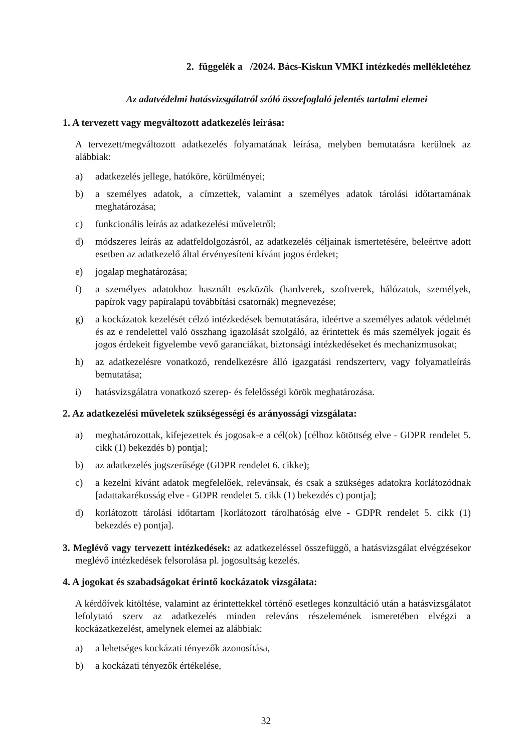2. függelék a /2024. Bács-Kiskun VMKI intézkedés mellékletéhez
Az adatvédelmi hatásvizsgálatról szóló összefoglaló jelentés tartalmi elemei
1. A tervezett vagy megváltozott adatkezelés leírása:
A tervezett/megváltozott adatkezelés folyamatának leírása, melyben bemutatásra kerülnek az alábbiak:
a) adatkezelés jellege, hatóköre, körülményei;
b) a személyes adatok, a címzettek, valamint a személyes adatok tárolási időtartamának meghatározása;
c) funkcionális leírás az adatkezelési műveletről;
d) módszeres leírás az adatfeldolgozásról, az adatkezelés céljainak ismertetésére, beleértve adott esetben az adatkezelő által érvényesíteni kívánt jogos érdeket;
e) jogalap meghatározása;
f) a személyes adatokhoz használt eszközök (hardverek, szoftverek, hálózatok, személyek, papírok vagy papíralapú továbbítási csatornák) megnevezése;
g) a kockázatok kezelését célzó intézkedések bemutatására, ideértve a személyes adatok védelmét és az e rendelettel való összhang igazolását szolgáló, az érintettek és más személyek jogait és jogos érdekeit figyelembe vevő garanciákat, biztonsági intézkedéseket és mechanizmusokat;
h) az adatkezelésre vonatkozó, rendelkezésre álló igazgatási rendszerterv, vagy folyamatleírás bemutatása;
i) hatásvizsgálatra vonatkozó szerep- és felelősségi körök meghatározása.
2. Az adatkezelési műveletek szükségességi és arányossági vizsgálata:
a) meghatározottak, kifejezettek és jogosak-e a cél(ok) [célhoz kötöttség elve - GDPR rendelet 5. cikk (1) bekezdés b) pontja];
b) az adatkezelés jogszerűsége (GDPR rendelet 6. cikke);
c) a kezelni kívánt adatok megfelelőek, relevánsak, és csak a szükséges adatokra korlátozódnak [adattakarékosság elve - GDPR rendelet 5. cikk (1) bekezdés c) pontja];
d) korlátozott tárolási időtartam [korlátozott tárolhatóság elve - GDPR rendelet 5. cikk (1) bekezdés e) pontja].
3. Meglévő vagy tervezett intézkedések: az adatkezeléssel összefüggő, a hatásvizsgálat elvégzésekor meglévő intézkedések felsorolása pl. jogosultság kezelés.
4. A jogokat és szabadságokat érintő kockázatok vizsgálata:
A kérdőívek kitöltése, valamint az érintettekkel történő esetleges konzultáció után a hatásvizsgálatot lefolytató szerv az adatkezelés minden releváns részelemének ismeretében elvégzi a kockázatkezelést, amelynek elemei az alábbiak:
a) a lehetséges kockázati tényezők azonosítása,
b) a kockázati tényezők értékelése,
32